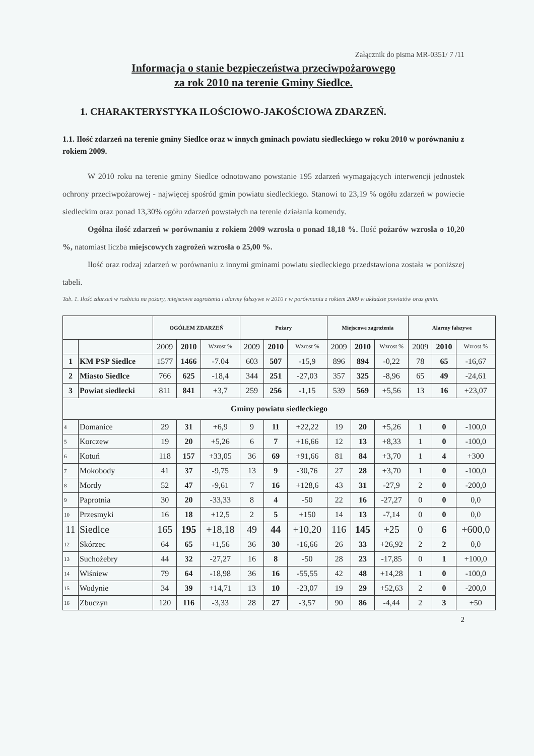Załącznik do pisma MR-0351/ 7 /11
Informacja o stanie bezpieczeństwa przeciwpożarowego
za rok 2010 na terenie Gminy Siedlce.
1. CHARAKTERYSTYKA ILOŚCIOWO-JAKOŚCIOWA ZDARZEŃ.
1.1. Ilość zdarzeń na terenie gminy Siedlce oraz w innych gminach powiatu siedleckiego w roku 2010 w porównaniu z rokiem 2009.
W 2010 roku na terenie gminy Siedlce odnotowano powstanie 195 zdarzeń wymagających interwencji jednostek ochrony przeciwpożarowej - najwięcej spośród gmin powiatu siedleckiego. Stanowi to 23,19 % ogółu zdarzeń w powiecie siedleckim oraz ponad 13,30% ogółu zdarzeń powstałych na terenie działania komendy.
Ogólna ilość zdarzeń w porównaniu z rokiem 2009 wzrosła o ponad 18,18 %. Ilość pożarów wzrosła o 10,20 %, natomiast liczba miejscowych zagrożeń wzrosła o 25,00 %.
Ilość oraz rodzaj zdarzeń w porównaniu z innymi gminami powiatu siedleckiego przedstawiona została w poniższej tabeli.
Tab. 1. Ilość zdarzeń w rozbiciu na pożary, miejscowe zagrożenia i alarmy fałszywe w 2010 r w porównaniu z rokiem 2009 w układzie powiatów oraz gmin.
| | | OGÓŁEM ZDARZEŃ | | | Pożary | | | Miejscowe zagrożenia | | | Alarmy fałszywe | | |
| --- | --- | --- | --- | --- | --- | --- | --- | --- | --- | --- | --- | --- | --- |
| | | 2009 | 2010 | Wzrost % | 2009 | 2010 | Wzrost % | 2009 | 2010 | Wzrost % | 2009 | 2010 | Wzrost % |
| 1 | KM PSP Siedlce | 1577 | 1466 | -7.04 | 603 | 507 | -15,9 | 896 | 894 | -0,22 | 78 | 65 | -16,67 |
| 2 | Miasto Siedlce | 766 | 625 | -18,4 | 344 | 251 | -27,03 | 357 | 325 | -8,96 | 65 | 49 | -24,61 |
| 3 | Powiat siedlecki | 811 | 841 | +3,7 | 259 | 256 | -1,15 | 539 | 569 | +5,56 | 13 | 16 | +23,07 |
| Gminy powiatu siedleckiego | | | | | | | | | | | | | |
| 4 | Domanice | 29 | 31 | +6,9 | 9 | 11 | +22,22 | 19 | 20 | +5,26 | 1 | 0 | -100,0 |
| 5 | Korczew | 19 | 20 | +5,26 | 6 | 7 | +16,66 | 12 | 13 | +8,33 | 1 | 0 | -100,0 |
| 6 | Kotuń | 118 | 157 | +33,05 | 36 | 69 | +91,66 | 81 | 84 | +3,70 | 1 | 4 | +300 |
| 7 | Mokobody | 41 | 37 | -9,75 | 13 | 9 | -30,76 | 27 | 28 | +3,70 | 1 | 0 | -100,0 |
| 8 | Mordy | 52 | 47 | -9,61 | 7 | 16 | +128,6 | 43 | 31 | -27,9 | 2 | 0 | -200,0 |
| 9 | Paprotnia | 30 | 20 | -33,33 | 8 | 4 | -50 | 22 | 16 | -27,27 | 0 | 0 | 0,0 |
| 10 | Przesmyki | 16 | 18 | +12,5 | 2 | 5 | +150 | 14 | 13 | -7,14 | 0 | 0 | 0,0 |
| 11 | Siedlce | 165 | 195 | +18,18 | 49 | 44 | +10,20 | 116 | 145 | +25 | 0 | 6 | +600,0 |
| 12 | Skórzec | 64 | 65 | +1,56 | 36 | 30 | -16,66 | 26 | 33 | +26,92 | 2 | 2 | 0,0 |
| 13 | Suchożebry | 44 | 32 | -27,27 | 16 | 8 | -50 | 28 | 23 | -17,85 | 0 | 1 | +100,0 |
| 14 | Wiśniew | 79 | 64 | -18,98 | 36 | 16 | -55,55 | 42 | 48 | +14,28 | 1 | 0 | -100,0 |
| 15 | Wodynie | 34 | 39 | +14,71 | 13 | 10 | -23,07 | 19 | 29 | +52,63 | 2 | 0 | -200,0 |
| 16 | Zbuczyn | 120 | 116 | -3,33 | 28 | 27 | -3,57 | 90 | 86 | -4,44 | 2 | 3 | +50 |
2